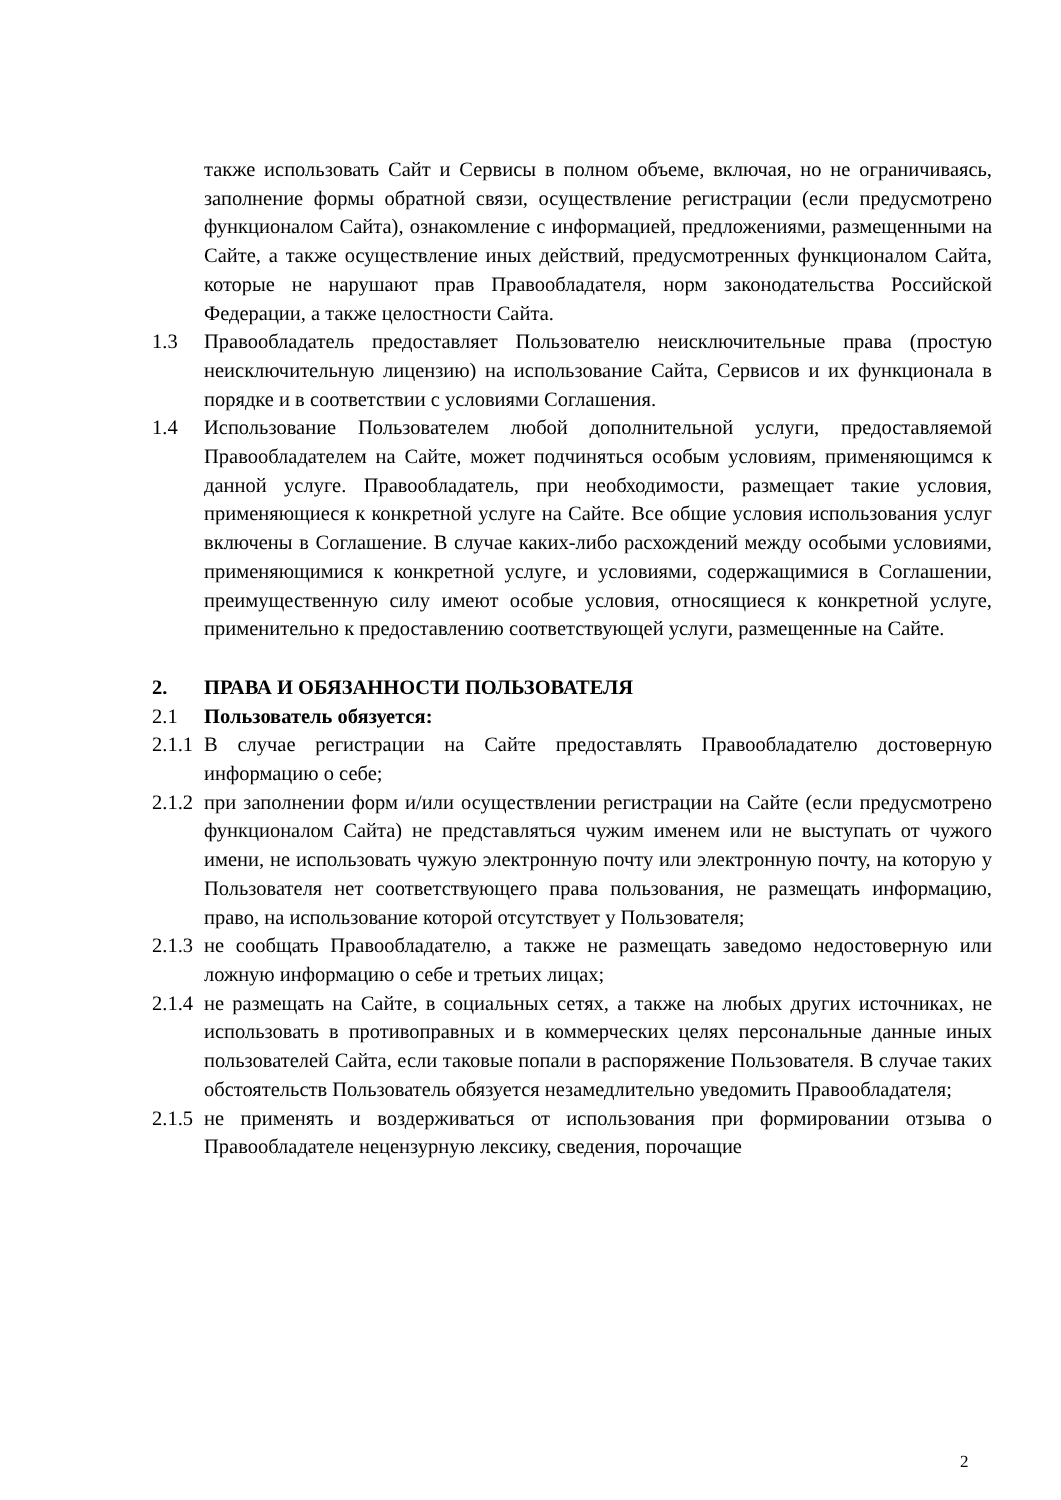также использовать Сайт и Сервисы в полном объеме, включая, но не ограничиваясь, заполнение формы обратной связи, осуществление регистрации (если предусмотрено функционалом Сайта), ознакомление с информацией, предложениями, размещенными на Сайте, а также осуществление иных действий, предусмотренных функционалом Сайта, которые не нарушают прав Правообладателя, норм законодательства Российской Федерации, а также целостности Сайта.
1.3 Правообладатель предоставляет Пользователю неисключительные права (простую неисключительную лицензию) на использование Сайта, Сервисов и их функционала в порядке и в соответствии с условиями Соглашения.
1.4 Использование Пользователем любой дополнительной услуги, предоставляемой Правообладателем на Сайте, может подчиняться особым условиям, применяющимся к данной услуге. Правообладатель, при необходимости, размещает такие условия, применяющиеся к конкретной услуге на Сайте. Все общие условия использования услуг включены в Соглашение. В случае каких-либо расхождений между особыми условиями, применяющимися к конкретной услуге, и условиями, содержащимися в Соглашении, преимущественную силу имеют особые условия, относящиеся к конкретной услуге, применительно к предоставлению соответствующей услуги, размещенные на Сайте.
2. ПРАВА И ОБЯЗАННОСТИ ПОЛЬЗОВАТЕЛЯ
2.1 Пользователь обязуется:
2.1.1 В случае регистрации на Сайте предоставлять Правообладателю достоверную информацию о себе;
2.1.2 при заполнении форм и/или осуществлении регистрации на Сайте (если предусмотрено функционалом Сайта) не представляться чужим именем или не выступать от чужого имени, не использовать чужую электронную почту или электронную почту, на которую у Пользователя нет соответствующего права пользования, не размещать информацию, право, на использование которой отсутствует у Пользователя;
2.1.3 не сообщать Правообладателю, а также не размещать заведомо недостоверную или ложную информацию о себе и третьих лицах;
2.1.4 не размещать на Сайте, в социальных сетях, а также на любых других источниках, не использовать в противоправных и в коммерческих целях персональные данные иных пользователей Сайта, если таковые попали в распоряжение Пользователя. В случае таких обстоятельств Пользователь обязуется незамедлительно уведомить Правообладателя;
2.1.5 не применять и воздерживаться от использования при формировании отзыва о Правообладателе нецензурную лексику, сведения, порочащие
2